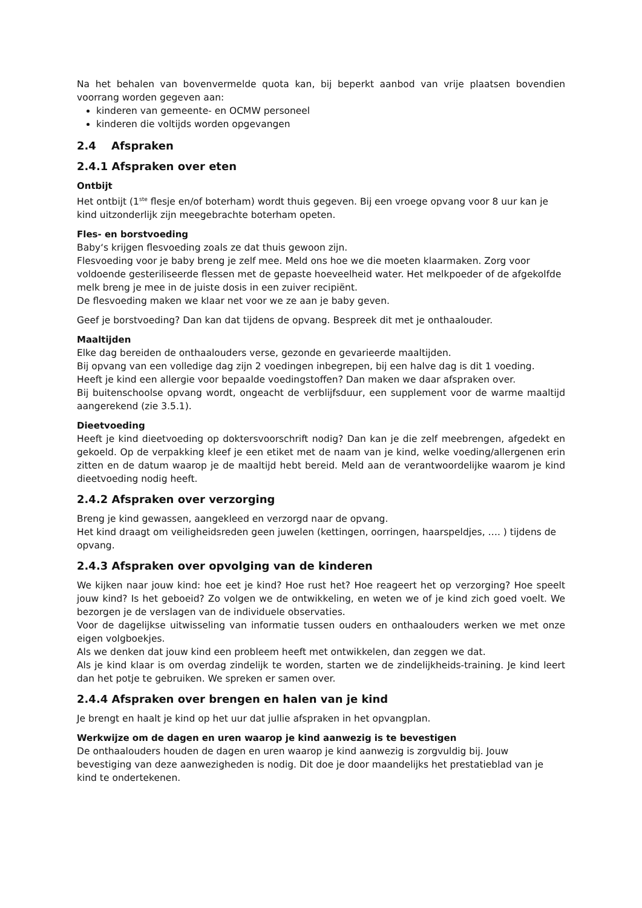Na het behalen van bovenvermelde quota kan, bij beperkt aanbod van vrije plaatsen bovendien voorrang worden gegeven aan:
kinderen van gemeente- en OCMW personeel
kinderen die voltijds worden opgevangen
2.4 Afspraken
2.4.1 Afspraken over eten
Ontbijt
Het ontbijt (1<sup>ste</sup> flesje en/of boterham) wordt thuis gegeven. Bij een vroege opvang voor 8 uur kan je kind uitzonderlijk zijn meegebrachte boterham opeten.
Fles- en borstvoeding
Baby‘s krijgen flesvoeding zoals ze dat thuis gewoon zijn.
Flesvoeding voor je baby breng je zelf mee. Meld ons hoe we die moeten klaarmaken. Zorg voor voldoende gesteriliseerde flessen met de gepaste hoeveelheid water. Het melkpoeder of de afgekolfde melk breng je mee in de juiste dosis in een zuiver recipiënt.
De flesvoeding maken we klaar net voor we ze aan je baby geven.
Geef je borstvoeding? Dan kan dat tijdens de opvang. Bespreek dit met je onthaalouder.
Maaltijden
Elke dag bereiden de onthaalouders verse, gezonde en gevarieerde maaltijden.
Bij opvang van een volledige dag zijn 2 voedingen inbegrepen, bij een halve dag is dit 1 voeding.
Heeft je kind een allergie voor bepaalde voedingstoffen? Dan maken we daar afspraken over.
Bij buitenschoolse opvang wordt, ongeacht de verblijfsduur, een supplement voor de warme maaltijd aangerekend (zie 3.5.1).
Dieetvoeding
Heeft je kind dieetvoeding op doktersvoorschrift nodig? Dan kan je die zelf meebrengen, afgedekt en gekoeld. Op de verpakking kleef je een etiket met de naam van je kind, welke voeding/allergenen erin zitten en de datum waarop je de maaltijd hebt bereid. Meld aan de verantwoordelijke waarom je kind dieetvoeding nodig heeft.
2.4.2 Afspraken over verzorging
Breng je kind gewassen, aangekleed en verzorgd naar de opvang.
Het kind draagt om veiligheidsreden geen juwelen (kettingen, oorringen, haarspeldjes, …. ) tijdens de opvang.
2.4.3 Afspraken over opvolging van de kinderen
We kijken naar jouw kind: hoe eet je kind? Hoe rust het? Hoe reageert het op verzorging? Hoe speelt jouw kind? Is het geboeid? Zo volgen we de ontwikkeling, en weten we of je kind zich goed voelt. We bezorgen je de verslagen van de individuele observaties.
Voor de dagelijkse uitwisseling van informatie tussen ouders en onthaalouders werken we met onze eigen volgboekjes.
Als we denken dat jouw kind een probleem heeft met ontwikkelen, dan zeggen we dat.
Als je kind klaar is om overdag zindelijk te worden, starten we de zindelijkheids-training. Je kind leert dan het potje te gebruiken. We spreken er samen over.
2.4.4 Afspraken over brengen en halen van je kind
Je brengt en haalt je kind op het uur dat jullie afspraken in het opvangplan.
Werkwijze om de dagen en uren waarop je kind aanwezig is te bevestigen
De onthaalouders houden de dagen en uren waarop je kind aanwezig is zorgvuldig bij. Jouw bevestiging van deze aanwezigheden is nodig. Dit doe je door maandelijks het prestatieblad van je kind te ondertekenen.